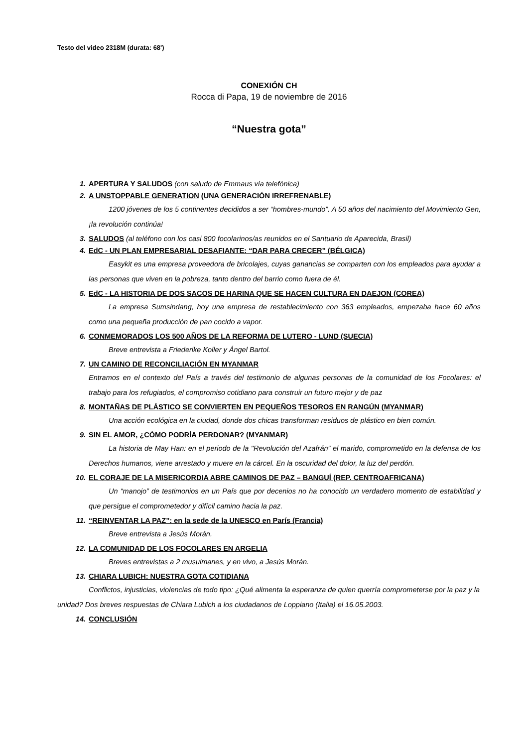Testo del video 2318M (durata: 68')
CONEXIÓN CH
Rocca di Papa, 19 de noviembre de 2016
“Nuestra gota”
1. APERTURA Y SALUDOS (con saludo de Emmaus vía telefónica)
2. A UNSTOPPABLE GENERATION (UNA GENERACIÓN IRREFRENABLE)
1200 jóvenes de los 5 continentes decididos a ser “hombres-mundo”. A 50 años del nacimiento del Movimiento Gen, ¡la revolución continúa!
3. SALUDOS (al teléfono con los casi 800 focolarinos/as reunidos en el Santuario de Aparecida, Brasil)
4. EdC - UN PLAN EMPRESARIAL DESAFIANTE: “DAR PARA CRECER” (BÉLGICA)
Easykit es una empresa proveedora de bricolajes, cuyas ganancias se comparten con los empleados para ayudar a las personas que viven en la pobreza, tanto dentro del barrio como fuera de él.
5. EdC - LA HISTORIA DE DOS SACOS DE HARINA QUE SE HACEN CULTURA EN DAEJON (COREA)
La empresa Sumsindang, hoy una empresa de restablecimiento con 363 empleados, empezaba hace 60 años como una pequeña producción de pan cocido a vapor.
6. CONMEMORADOS LOS 500 AÑOS DE LA REFORMA DE LUTERO - LUND (SUECIA)
Breve entrevista a Friederike Koller y Ángel Bartol.
7. UN CAMINO DE RECONCILIACIÓN EN MYANMAR
Entramos en el contexto del País a través del testimonio de algunas personas de la comunidad de los Focolares: el trabajo para los refugiados, el compromiso cotidiano para construir un futuro mejor y de paz
8. MONTAÑAS DE PLÁSTICO SE CONVIERTEN EN PEQUEÑOS TESOROS EN RANGÚN (MYANMAR)
Una acción ecológica en la ciudad, donde dos chicas transforman residuos de plástico en bien común.
9. SIN EL AMOR, ¿CÓMO PODRÍA PERDONAR? (MYANMAR)
La historia de May Han: en el periodo de la "Revolución del Azafrán” el marido, comprometido en la defensa de los Derechos humanos, viene arrestado y muere en la cárcel. En la oscuridad del dolor, la luz del perdón.
10. EL CORAJE DE LA MISERICORDIA ABRE CAMINOS DE PAZ – BANGUÍ (REP. CENTROAFRICANA)
Un “manojo” de testimonios en un País que por decenios no ha conocido un verdadero momento de estabilidad y que persigue el comprometedor y difícil camino hacia la paz.
11. “REINVENTAR LA PAZ”: en la sede de la UNESCO en París (Francia)
Breve entrevista a Jesús Morán.
12. LA COMUNIDAD DE LOS FOCOLARES EN ARGELIA
Breves entrevistas a 2 musulmanes, y en vivo, a Jesús Morán.
13. CHIARA LUBICH: NUESTRA GOTA COTIDIANA
Conflictos, injusticias, violencias de todo tipo: ¿Qué alimenta la esperanza de quien querría comprometerse por la paz y la unidad? Dos breves respuestas de Chiara Lubich a los ciudadanos de Loppiano (Italia) el 16.05.2003.
14. CONCLUSIÓN